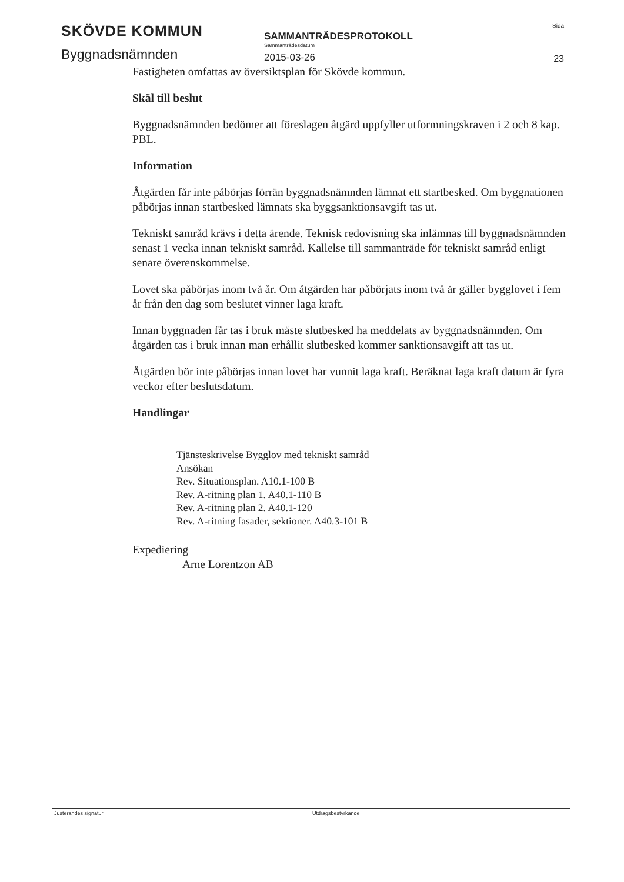SKÖVDE KOMMUN
Byggnadsnämnden
SAMMANTRÄDESPROTOKOLL
Sammanträdesdatum
2015-03-26
Sida
23
Fastigheten omfattas av översiktsplan för Skövde kommun.
Skäl till beslut
Byggnadsnämnden bedömer att föreslagen åtgärd uppfyller utformningskraven i 2 och 8 kap. PBL.
Information
Åtgärden får inte påbörjas förrän byggnadsnämnden lämnat ett startbesked. Om byggnationen påbörjas innan startbesked lämnats ska byggsanktionsavgift tas ut.
Tekniskt samråd krävs i detta ärende. Teknisk redovisning ska inlämnas till byggnadsnämnden senast 1 vecka innan tekniskt samråd. Kallelse till sammanträde för tekniskt samråd enligt senare överenskommelse.
Lovet ska påbörjas inom två år. Om åtgärden har påbörjats inom två år gäller bygglovet i fem år från den dag som beslutet vinner laga kraft.
Innan byggnaden får tas i bruk måste slutbesked ha meddelats av byggnadsnämnden. Om åtgärden tas i bruk innan man erhållit slutbesked kommer sanktionsavgift att tas ut.
Åtgärden bör inte påbörjas innan lovet har vunnit laga kraft. Beräknat laga kraft datum är fyra veckor efter beslutsdatum.
Handlingar
Tjänsteskrivelse Bygglov med tekniskt samråd
Ansökan
Rev. Situationsplan. A10.1-100 B
Rev. A-ritning plan 1. A40.1-110 B
Rev. A-ritning plan 2. A40.1-120
Rev. A-ritning fasader, sektioner. A40.3-101 B
Expediering
Arne Lorentzon AB
Justerandes signatur Utdragsbestyrkande